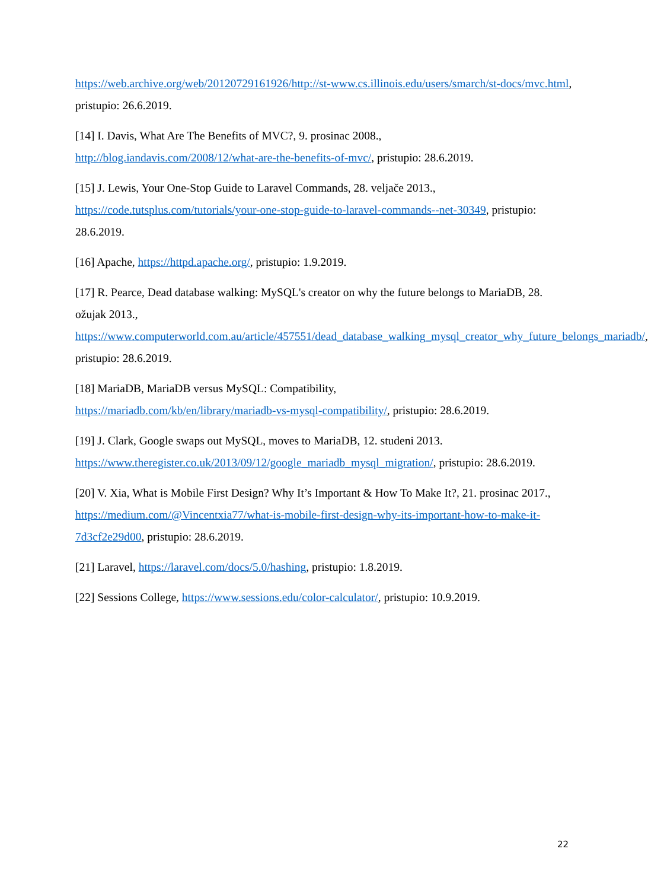https://web.archive.org/web/20120729161926/http://st-www.cs.illinois.edu/users/smarch/st-docs/mvc.html, pristupio: 26.6.2019.
[14] I. Davis, What Are The Benefits of MVC?, 9. prosinac 2008.,
http://blog.iandavis.com/2008/12/what-are-the-benefits-of-mvc/, pristupio: 28.6.2019.
[15] J. Lewis, Your One-Stop Guide to Laravel Commands, 28. veljače 2013.,
https://code.tutsplus.com/tutorials/your-one-stop-guide-to-laravel-commands--net-30349, pristupio: 28.6.2019.
[16] Apache, https://httpd.apache.org/, pristupio: 1.9.2019.
[17] R. Pearce, Dead database walking: MySQL's creator on why the future belongs to MariaDB, 28. ožujak 2013.,
https://www.computerworld.com.au/article/457551/dead_database_walking_mysql_creator_why_future_belongs_mariadb/, pristupio: 28.6.2019.
[18] MariaDB, MariaDB versus MySQL: Compatibility,
https://mariadb.com/kb/en/library/mariadb-vs-mysql-compatibility/, pristupio: 28.6.2019.
[19] J. Clark, Google swaps out MySQL, moves to MariaDB, 12. studeni 2013.
https://www.theregister.co.uk/2013/09/12/google_mariadb_mysql_migration/, pristupio: 28.6.2019.
[20] V. Xia, What is Mobile First Design? Why It’s Important & How To Make It?, 21. prosinac 2017., https://medium.com/@Vincentxia77/what-is-mobile-first-design-why-its-important-how-to-make-it-7d3cf2e29d00, pristupio: 28.6.2019.
[21] Laravel, https://laravel.com/docs/5.0/hashing, pristupio: 1.8.2019.
[22] Sessions College, https://www.sessions.edu/color-calculator/, pristupio: 10.9.2019.
22